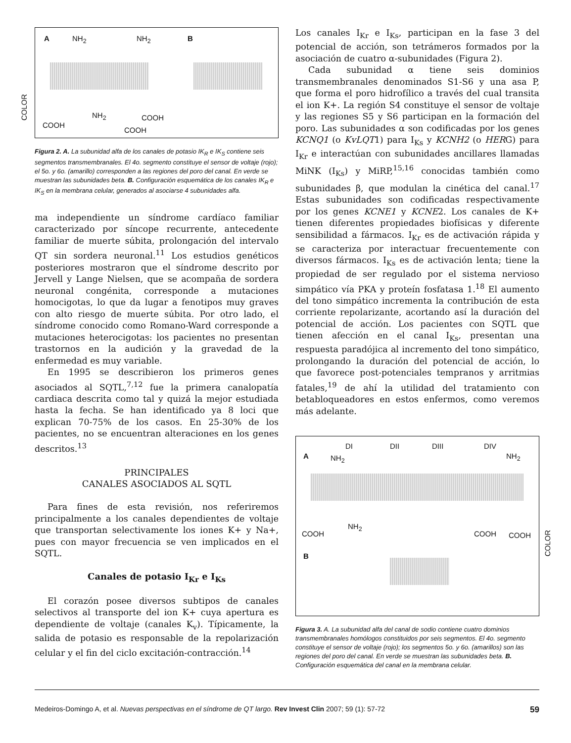COLOR
COLOR
A NH<sub>2</sub> NH<sub>2</sub> B
NH<sub>2</sub> COOH
COOH
COOH
Figura 2. A. La subunidad alfa de los canales de potasio IK<sub>R</sub> e IK<sub>S</sub> contiene seis segmentos transmembranales. El 4o. segmento constituye el sensor de voltaje (rojo); el 5o. y 6o. (amarillo) corresponden a las regiones del poro del canal. En verde se muestran las subunidades beta. B. Configuración esquemática de los canales IK<sub>R</sub> e IK<sub>S</sub> en la membrana celular, generados al asociarse 4 subunidades alfa.
ma independiente un síndrome cardíaco familiar caracterizado por síncope recurrente, antecedente familiar de muerte súbita, prolongación del intervalo QT sin sordera neuronal.<sup>11</sup> Los estudios genéticos posteriores mostraron que el síndrome descrito por Jervell y Lange Nielsen, que se acompaña de sordera neuronal congénita, corresponde a mutaciones homocigotas, lo que da lugar a fenotipos muy graves con alto riesgo de muerte súbita. Por otro lado, el síndrome conocido como Romano-Ward corresponde a mutaciones heterocigotas: los pacientes no presentan trastornos en la audición y la gravedad de la enfermedad es muy variable.
En 1995 se describieron los primeros genes asociados al SQTL,<sup>7,12</sup> fue la primera canalopatía cardiaca descrita como tal y quizá la mejor estudiada hasta la fecha. Se han identificado ya 8 loci que explican 70-75% de los casos. En 25-30% de los pacientes, no se encuentran alteraciones en los genes descritos.<sup>13</sup>
PRINCIPALES
CANALES ASOCIADOS AL SQTL
Para fines de esta revisión, nos referiremos principalmente a los canales dependientes de voltaje que transportan selectivamente los iones K+ y Na+, pues con mayor frecuencia se ven implicados en el SQTL.
Canales de potasio I<sub>Kr</sub> e I<sub>Ks</sub>
El corazón posee diversos subtipos de canales selectivos al transporte del ion K+ cuya apertura es dependiente de voltaje (canales K<sub>v</sub>). Típicamente, la salida de potasio es responsable de la repolarización celular y el fin del ciclo excitación-contracción.<sup>14</sup>
Los canales I<sub>Kr</sub> e I<sub>Ks</sub>, participan en la fase 3 del potencial de acción, son tetrámeros formados por la asociación de cuatro α-subunidades (Figura 2).
Cada subunidad α tiene seis dominios transmembranales denominados S1-S6 y una asa P, que forma el poro hidrofílico a través del cual transita el ion K+. La región S4 constituye el sensor de voltaje y las regiones S5 y S6 participan en la formación del poro. Las subunidades α son codificadas por los genes KCNQ1 (o KvLQT1) para I<sub>Ks</sub> y KCNH2 (o HERG) para I<sub>Kr</sub> e interactúan con subunidades ancillares llamadas MiNK (I<sub>Ks</sub>) y MiRP,<sup>15,16</sup> conocidas también como subunidades β, que modulan la cinética del canal.<sup>17</sup> Estas subunidades son codificadas respectivamente por los genes KCNE1 y KCNE2. Los canales de K+ tienen diferentes propiedades biofísicas y diferente sensibilidad a fármacos. I<sub>Kr</sub> es de activación rápida y se caracteriza por interactuar frecuentemente con diversos fármacos. I<sub>Ks</sub> es de activación lenta; tiene la propiedad de ser regulado por el sistema nervioso simpático vía PKA y proteín fosfatasa 1.<sup>18</sup> El aumento del tono simpático incrementa la contribución de esta corriente repolarizante, acortando así la duración del potencial de acción. Los pacientes con SQTL que tienen afección en el canal I<sub>Ks</sub>, presentan una respuesta paradójica al incremento del tono simpático, prolongando la duración del potencial de acción, lo que favorece post-potenciales tempranos y arritmias fatales,<sup>19</sup> de ahí la utilidad del tratamiento con betabloqueadores en estos enfermos, como veremos más adelante.
DI DII DIII DIV
A NH<sub>2</sub> NH<sub>2</sub>
NH<sub>2</sub>
COOH COOH COOH
B
Figura 3. A. La subunidad alfa del canal de sodio contiene cuatro dominios transmembranales homólogos constituidos por seis segmentos. El 4o. segmento constituye el sensor de voltaje (rojo); los segmentos 5o. y 6o. (amarillos) son las regiones del poro del canal. En verde se muestran las subunidades beta. B. Configuración esquemática del canal en la membrana celular.
Medeiros-Domingo A, et al. Nuevas perspectivas en el síndrome de QT largo. Rev Invest Clin 2007; 59 (1): 57-72 59